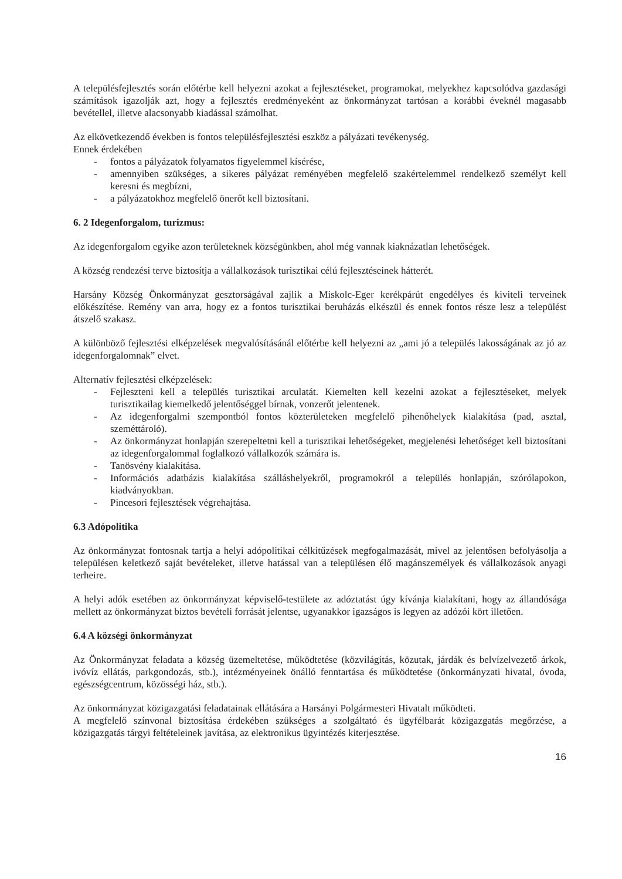A településfejlesztés során előtérbe kell helyezni azokat a fejlesztéseket, programokat, melyekhez kapcsolódva gazdasági számítások igazolják azt, hogy a fejlesztés eredményeként az önkormányzat tartósan a korábbi éveknél magasabb bevétellel, illetve alacsonyabb kiadással számolhat.
Az elkövetkezendő években is fontos településfejlesztési eszköz a pályázati tevékenység.
Ennek érdekében
- fontos a pályázatok folyamatos figyelemmel kísérése,
- amennyiben szükséges, a sikeres pályázat reményében megfelelő szakértelemmel rendelkező személyt kell keresni és megbízni,
- a pályázatokhoz megfelelő önerőt kell biztosítani.
6. 2 Idegenforgalom, turizmus:
Az idegenforgalom egyike azon területeknek községünkben, ahol még vannak kiaknázatlan lehetőségek.
A község rendezési terve biztosítja a vállalkozások turisztikai célú fejlesztéseinek hátterét.
Harsány Község Önkormányzat gesztorságával zajlik a Miskolc-Eger kerékpárút engedélyes és kiviteli terveinek előkészítése. Remény van arra, hogy ez a fontos turisztikai beruházás elkészül és ennek fontos része lesz a települést átszelő szakasz.
A különböző fejlesztési elképzelések megvalósításánál előtérbe kell helyezni az „ami jó a település lakosságának az jó az idegenforgalomnak” elvet.
Alternatív fejlesztési elképzelések:
- Fejleszteni kell a település turisztikai arculatát. Kiemelten kell kezelni azokat a fejlesztéseket, melyek turisztikailag kiemelkedő jelentőséggel bírnak, vonzerőt jelentenek.
- Az idegenforgalmi szempontból fontos közterületeken megfelelő pihenőhelyek kialakítása (pad, asztal, szeméttároló).
- Az önkormányzat honlapján szerepeltetni kell a turisztikai lehetőségeket, megjelenési lehetőséget kell biztosítani az idegenforgalommal foglalkozó vállalkozók számára is.
- Tanösvény kialakítása.
- Információs adatbázis kialakítása szálláshelyekről, programokról a település honlapján, szórólapokon, kiadványokban.
- Pincesori fejlesztések végrehajtása.
6.3 Adópolitika
Az önkormányzat fontosnak tartja a helyi adópolitikai célkitűzések megfogalmazását, mivel az jelentősen befolyásolja a településen keletkező saját bevételeket, illetve hatással van a településen élő magánszemélyek és vállalkozások anyagi terheire.
A helyi adók esetében az önkormányzat képviselő-testülete az adóztatást úgy kívánja kialakítani, hogy az állandósága mellett az önkormányzat biztos bevételi forrását jelentse, ugyanakkor igazságos is legyen az adózói kört illetően.
6.4 A községi önkormányzat
Az Önkormányzat feladata a község üzemeltetése, működtetése (közvilágítás, közutak, járdák és belvízelvezető árkok, ivóvíz ellátás, parkgondozás, stb.), intézményeinek önálló fenntartása és működtetése (önkormányzati hivatal, óvoda, egészségcentrum, közösségi ház, stb.).
Az önkormányzat közigazgatási feladatainak ellátására a Harsányi Polgármesteri Hivatalt működteti.
A megfelelő színvonal biztosítása érdekében szükséges a szolgáltató és ügyfélbarát közigazgatás megőrzése, a közigazgatás tárgyi feltételeinek javítása, az elektronikus ügyintézés kiterjesztése.
16